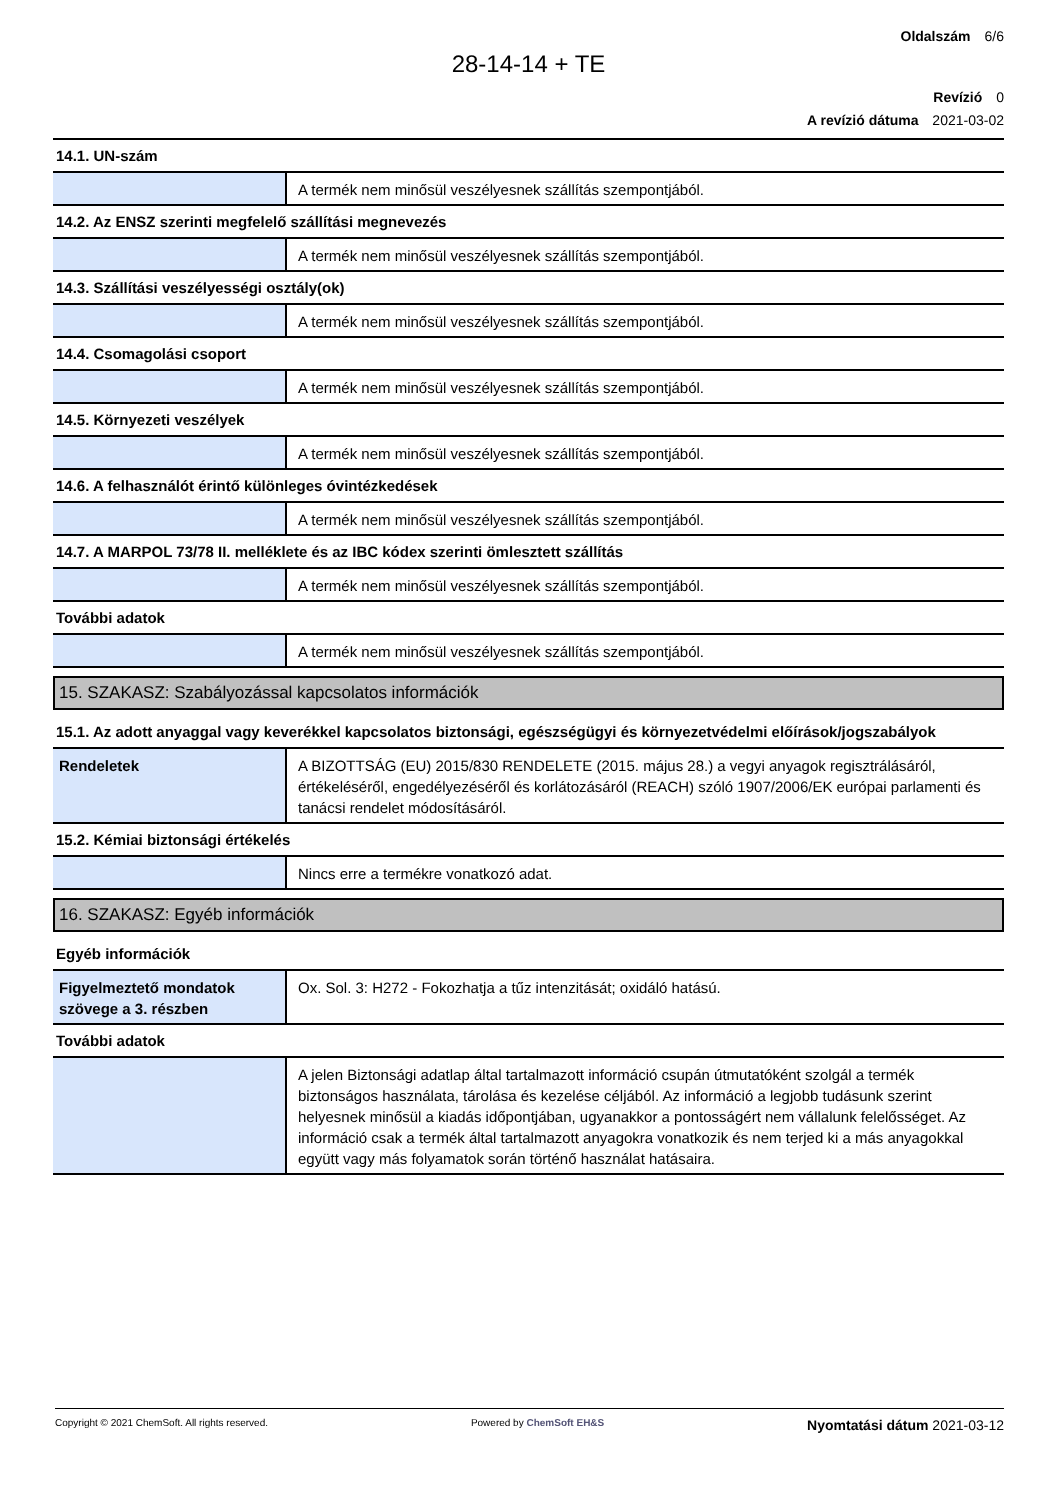Oldalszám 6/6
28-14-14 + TE
Revízió 0
A revízió dátuma 2021-03-02
| 14.1. UN-szám | |
| | A termék nem minősül veszélyesnek szállítás szempontjából. |
| 14.2. Az ENSZ szerinti megfelelő szállítási megnevezés | |
| | A termék nem minősül veszélyesnek szállítás szempontjából. |
| 14.3. Szállítási veszélyességi osztály(ok) | |
| | A termék nem minősül veszélyesnek szállítás szempontjából. |
| 14.4. Csomagolási csoport | |
| | A termék nem minősül veszélyesnek szállítás szempontjából. |
| 14.5. Környezeti veszélyek | |
| | A termék nem minősül veszélyesnek szállítás szempontjából. |
| 14.6. A felhasználót érintő különleges óvintézkedések | |
| | A termék nem minősül veszélyesnek szállítás szempontjából. |
| 14.7. A MARPOL 73/78 II. melléklete és az IBC kódex szerinti ömlesztett szállítás | |
| | A termék nem minősül veszélyesnek szállítás szempontjából. |
| További adatok | |
| | A termék nem minősül veszélyesnek szállítás szempontjából. |
15. SZAKASZ: Szabályozással kapcsolatos információk
| 15.1. Az adott anyaggal vagy keverékkel kapcsolatos biztonsági, egészségügyi és környezetvédelmi előírások/jogszabályok | |
| Rendeletek | A BIZOTTSÁG (EU) 2015/830 RENDELETE (2015. május 28.) a vegyi anyagok regisztrálásáról, értékeléséről, engedélyezéséről és korlátozásáról (REACH) szóló 1907/2006/EK európai parlamenti és tanácsi rendelet módosításáról. |
| 15.2. Kémiai biztonsági értékelés | |
| | Nincs erre a termékre vonatkozó adat. |
16. SZAKASZ: Egyéb információk
| Egyéb információk | |
| Figyelmeztető mondatok szövege a 3. részben | Ox. Sol. 3: H272 - Fokozhatja a tűz intenzitását; oxidáló hatású. |
| További adatok | |
| | A jelen Biztonsági adatlap által tartalmazott információ csupán útmutatóként szolgál a termék biztonságos használata, tárolása és kezelése céljából. Az információ a legjobb tudásunk szerint helyesnek minősül a kiadás időpontjában, ugyanakkor a pontosságért nem vállalunk felelősséget. Az információ csak a termék által tartalmazott anyagokra vonatkozik és nem terjed ki a más anyagokkal együtt vagy más folyamatok során történő használat hatásaira. |
Copyright © 2021 ChemSoft. All rights reserved.
Powered by ChemSoft EH&S
Nyomtatási dátum 2021-03-12